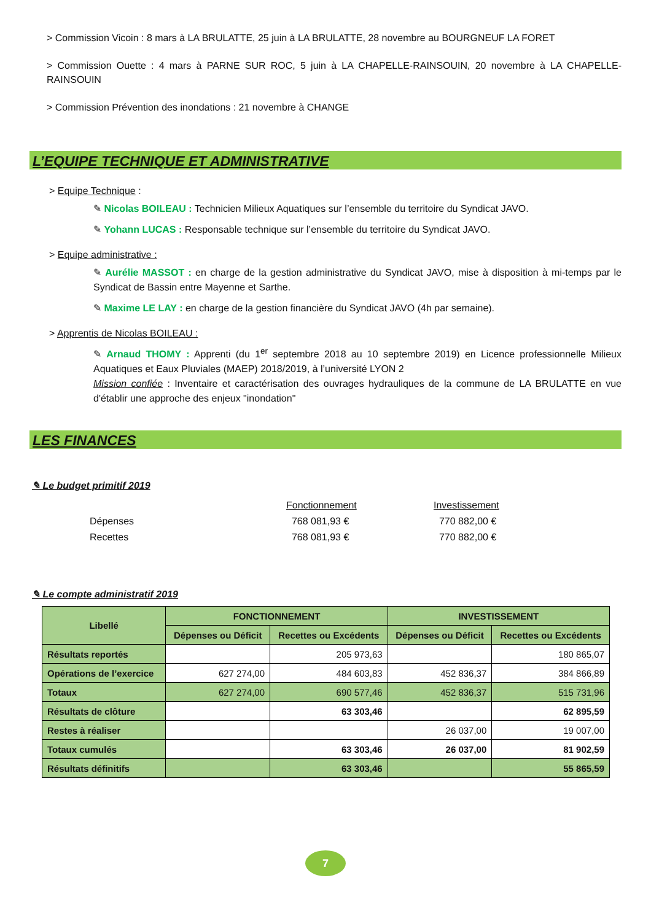> Commission Vicoin : 8 mars à LA BRULATTE, 25 juin à LA BRULATTE, 28 novembre au BOURGNEUF LA FORET
> Commission Ouette : 4 mars à PARNE SUR ROC, 5 juin à LA CHAPELLE-RAINSOUIN, 20 novembre à LA CHAPELLE-RAINSOUIN
> Commission Prévention des inondations : 21 novembre à CHANGE
L’EQUIPE TECHNIQUE ET ADMINISTRATIVE
> Equipe Technique :
✎ Nicolas BOILEAU : Technicien Milieux Aquatiques sur l’ensemble du territoire du Syndicat JAVO.
✎ Yohann LUCAS : Responsable technique sur l’ensemble du territoire du Syndicat JAVO.
> Equipe administrative :
✎ Aurélie MASSOT : en charge de la gestion administrative du Syndicat JAVO, mise à disposition à mi-temps par le Syndicat de Bassin entre Mayenne et Sarthe.
✎ Maxime LE LAY : en charge de la gestion financière du Syndicat JAVO (4h par semaine).
> Apprentis de Nicolas BOILEAU :
✎ Arnaud THOMY : Apprenti (du 1<sup>er</sup> septembre 2018 au 10 septembre 2019) en Licence professionnelle Milieux Aquatiques et Eaux Pluviales (MAEP) 2018/2019, à l’université LYON 2
Mission confiée : Inventaire et caractérisation des ouvrages hydrauliques de la commune de LA BRULATTE en vue d'établir une approche des enjeux "inondation"
LES FINANCES
✎ Le budget primitif 2019
| | Fonctionnement | Investissement |
| Dépenses | 768 081,93 € | 770 882,00 € |
| Recettes | 768 081,93 € | 770 882,00 € |
✎ Le compte administratif 2019
| Libellé | FONCTIONNEMENT | | INVESTISSEMENT | |
| --- | --- | --- | --- | --- |
| | Dépenses ou Déficit | Recettes ou Excédents | Dépenses ou Déficit | Recettes ou Excédents |
| Résultats reportés | | 205 973,63 | | 180 865,07 |
| Opérations de l’exercice | 627 274,00 | 484 603,83 | 452 836,37 | 384 866,89 |
| Totaux | 627 274,00 | 690 577,46 | 452 836,37 | 515 731,96 |
| Résultats de clôture | | 63 303,46 | | 62 895,59 |
| Restes à réaliser | | | 26 037,00 | 19 007,00 |
| Totaux cumulés | | 63 303,46 | 26 037,00 | 81 902,59 |
| Résultats définitifs | | 63 303,46 | | 55 865,59 |
7